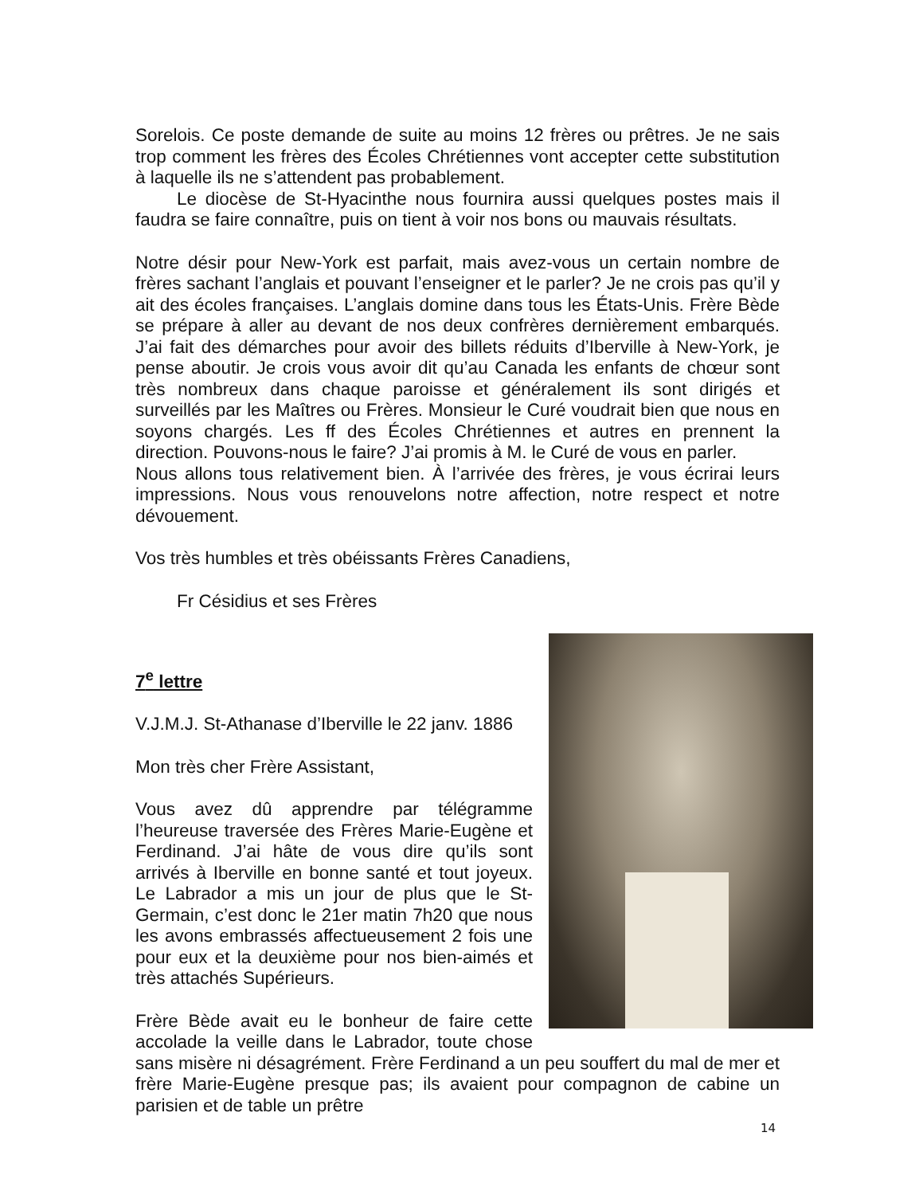Sorelois. Ce poste demande de suite au moins 12 frères ou prêtres. Je ne sais trop comment les frères des Écoles Chrétiennes vont accepter cette substitution à laquelle ils ne s’attendent pas probablement.
Le diocèse de St-Hyacinthe nous fournira aussi quelques postes mais il faudra se faire connaître, puis on tient à voir nos bons ou mauvais résultats.
Notre désir pour New-York est parfait, mais avez-vous un certain nombre de frères sachant l’anglais et pouvant l’enseigner et le parler? Je ne crois pas qu’il y ait des écoles françaises. L’anglais domine dans tous les États-Unis. Frère Bède se prépare à aller au devant de nos deux confrères dernièrement embarqués. J’ai fait des démarches pour avoir des billets réduits d’Iberville à New-York, je pense aboutir. Je crois vous avoir dit qu’au Canada les enfants de chœur sont très nombreux dans chaque paroisse et généralement ils sont dirigés et surveillés par les Maîtres ou Frères. Monsieur le Curé voudrait bien que nous en soyons chargés. Les ff des Écoles Chrétiennes et autres en prennent la direction. Pouvons-nous le faire? J’ai promis à M. le Curé de vous en parler.
Nous allons tous relativement bien. À l’arrivée des frères, je vous écrirai leurs impressions. Nous vous renouvelons notre affection, notre respect et notre dévouement.
Vos très humbles et très obéissants Frères Canadiens,
Fr Césidius et ses Frères
7<sup>e</sup> lettre
V.J.M.J. St-Athanase d’Iberville le 22 janv. 1886
Mon très cher Frère Assistant,
Vous avez dû apprendre par télégramme l’heureuse traversée des Frères Marie-Eugène et Ferdinand. J’ai hâte de vous dire qu’ils sont arrivés à Iberville en bonne santé et tout joyeux. Le Labrador a mis un jour de plus que le St-Germain, c’est donc le 21er matin 7h20 que nous les avons embrassés affectueusement 2 fois une pour eux et la deuxième pour nos bien-aimés et très attachés Supérieurs.
Frère Bède avait eu le bonheur de faire cette accolade la veille dans le Labrador, toute chose sans misère ni désagrément. Frère Ferdinand a un peu souffert du mal de mer et frère Marie-Eugène presque pas; ils avaient pour compagnon de cabine un parisien et de table un prêtre
14